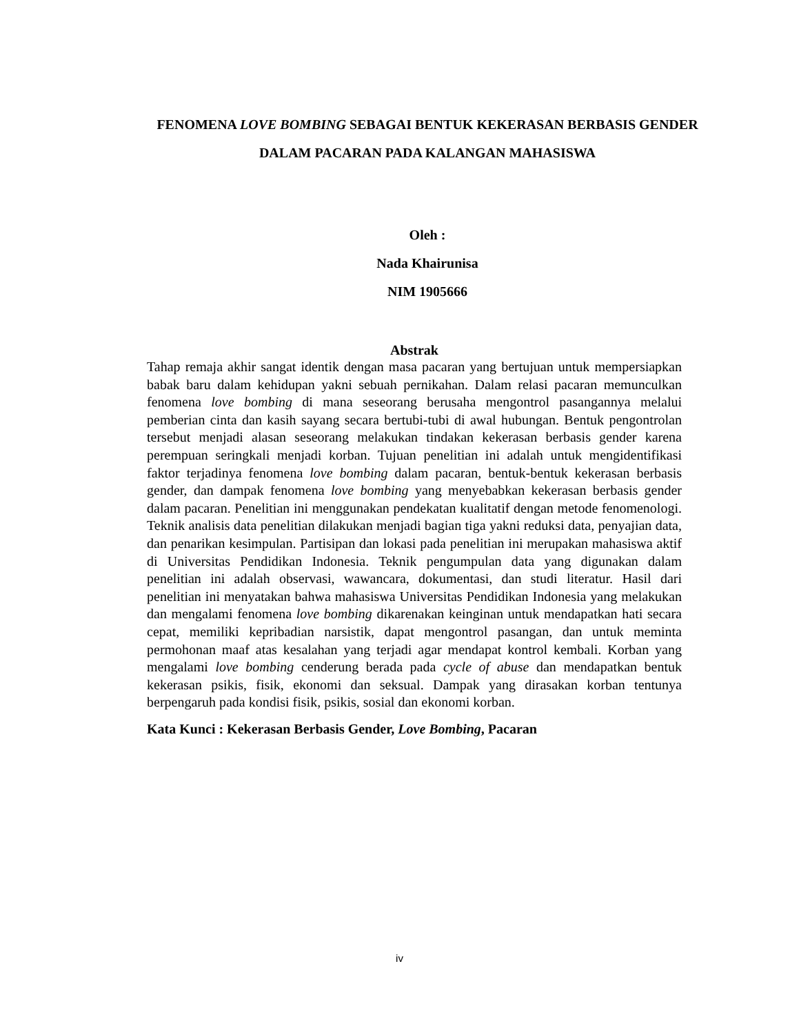FENOMENA LOVE BOMBING SEBAGAI BENTUK KEKERASAN BERBASIS GENDER DALAM PACARAN PADA KALANGAN MAHASISWA
Oleh :
Nada Khairunisa
NIM 1905666
Abstrak
Tahap remaja akhir sangat identik dengan masa pacaran yang bertujuan untuk mempersiapkan babak baru dalam kehidupan yakni sebuah pernikahan. Dalam relasi pacaran memunculkan fenomena love bombing di mana seseorang berusaha mengontrol pasangannya melalui pemberian cinta dan kasih sayang secara bertubi-tubi di awal hubungan. Bentuk pengontrolan tersebut menjadi alasan seseorang melakukan tindakan kekerasan berbasis gender karena perempuan seringkali menjadi korban. Tujuan penelitian ini adalah untuk mengidentifikasi faktor terjadinya fenomena love bombing dalam pacaran, bentuk-bentuk kekerasan berbasis gender, dan dampak fenomena love bombing yang menyebabkan kekerasan berbasis gender dalam pacaran. Penelitian ini menggunakan pendekatan kualitatif dengan metode fenomenologi. Teknik analisis data penelitian dilakukan menjadi bagian tiga yakni reduksi data, penyajian data, dan penarikan kesimpulan. Partisipan dan lokasi pada penelitian ini merupakan mahasiswa aktif di Universitas Pendidikan Indonesia. Teknik pengumpulan data yang digunakan dalam penelitian ini adalah observasi, wawancara, dokumentasi, dan studi literatur. Hasil dari penelitian ini menyatakan bahwa mahasiswa Universitas Pendidikan Indonesia yang melakukan dan mengalami fenomena love bombing dikarenakan keinginan untuk mendapatkan hati secara cepat, memiliki kepribadian narsistik, dapat mengontrol pasangan, dan untuk meminta permohonan maaf atas kesalahan yang terjadi agar mendapat kontrol kembali. Korban yang mengalami love bombing cenderung berada pada cycle of abuse dan mendapatkan bentuk kekerasan psikis, fisik, ekonomi dan seksual. Dampak yang dirasakan korban tentunya berpengaruh pada kondisi fisik, psikis, sosial dan ekonomi korban.
Kata Kunci : Kekerasan Berbasis Gender, Love Bombing, Pacaran
iv